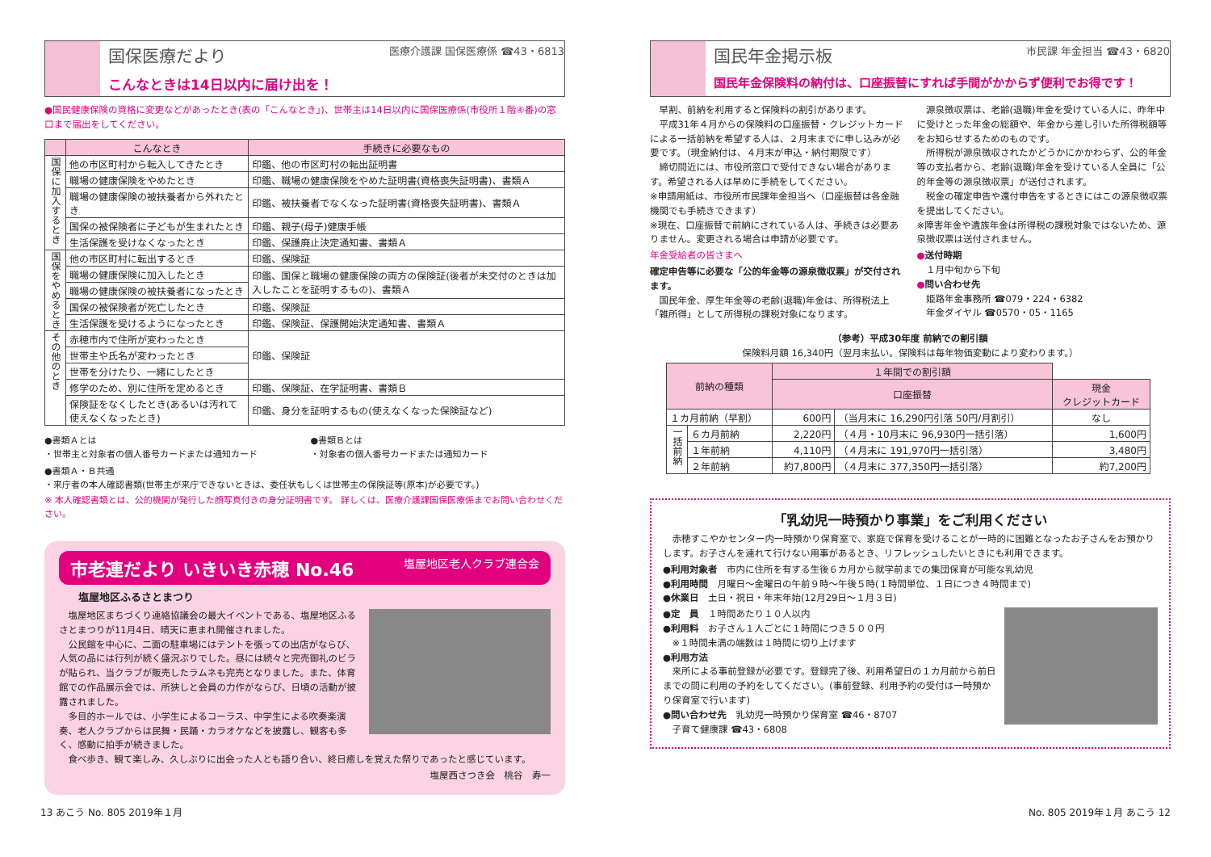国保医療だより 医療介護課 国保医療係 ☎43・6813
こんなときは14日以内に届け出を！
●国民健康保険の資格に変更などがあったとき(表の「こんなとき」)、世帯主は14日以内に国保医療係(市役所１階④番)の窓口まで届出をしてください。
| | こんなとき | 手続きに必要なもの |
| --- | --- | --- |
| 国保に加入するとき | 他の市区町村から転入してきたとき | 印鑑、他の市区町村の転出証明書 |
| | 職場の健康保険をやめたとき | 印鑑、職場の健康保険をやめた証明書(資格喪失証明書)、書類Ａ |
| | 職場の健康保険の被扶養者から外れたとき | 印鑑、被扶養者でなくなった証明書(資格喪失証明書)、書類Ａ |
| | 国保の被保険者に子どもが生まれたとき | 印鑑、親子(母子)健康手帳 |
| | 生活保護を受けなくなったとき | 印鑑、保護廃止決定通知書、書類Ａ |
| 国保をやめるとき | 他の市区町村に転出するとき | 印鑑、保険証 |
| | 職場の健康保険に加入したとき | 印鑑、国保と職場の健康保険の両方の保険証(後者が未交付のときは加入したことを証明するもの)、書類Ａ |
| | 職場の健康保険の被扶養者になったとき | |
| | 国保の被保険者が死亡したとき | 印鑑、保険証 |
| | 生活保護を受けるようになったとき | 印鑑、保険証、保護開始決定通知書、書類Ａ |
| その他のとき | 赤穂市内で住所が変わったとき | 印鑑、保険証 |
| | 世帯主や氏名が変わったとき | |
| | 世帯を分けたり、一緒にしたとき | |
| | 修学のため、別に住所を定めるとき | 印鑑、保険証、在学証明書、書類Ｂ |
| | 保険証をなくしたとき(あるいは汚れて使えなくなったとき) | 印鑑、身分を証明するもの(使えなくなった保険証など) |
●書類Ａとは
・世帯主と対象者の個人番号カードまたは通知カード
●書類Ｂとは
・対象者の個人番号カードまたは通知カード
●書類Ａ・Ｂ共通
・来庁者の本人確認書類(世帯主が来庁できないときは、委任状もしくは世帯主の保険証等(原本)が必要です。)
※ 本人確認書類とは、公的機関が発行した顔写真付きの身分証明書です。 詳しくは、医療介護課国保医療係までお問い合わせください。
市老連だより いきいき赤穂 No.46 塩屋地区老人クラブ連合会
塩屋地区ふるさとまつり
　塩屋地区まちづくり連絡協議会の最大イベントである、塩屋地区ふるさとまつりが11月4日、晴天に恵まれ開催されました。
　公民館を中心に、二面の駐車場にはテントを張っての出店がならび、人気の品には行列が続く盛況ぶりでした。昼には続々と完売御礼のビラが貼られ、当クラブが販売したラムネも完売となりました。また、体育館での作品展示会では、所狭しと会員の力作がならび、日頃の活動が披露されました。
　多目的ホールでは、小学生によるコーラス、中学生による吹奏楽演奏、老人クラブからは民舞・民踊・カラオケなどを披露し、観客も多く、感動に拍手が続きました。
　食べ歩き、観て楽しみ、久しぶりに出会った人とも語り合い、終日癒しを覚えた祭りであったと感じています。
塩屋西さつき会　桃谷　寿一
国民年金掲示板 市民課 年金担当 ☎43・6820
国民年金保険料の納付は、口座振替にすれば手間がかからず便利でお得です！
　早割、前納を利用すると保険料の割引があります。
　平成31年４月からの保険料の口座振替・クレジットカードによる一括前納を希望する人は、２月末までに申し込みが必要です。（現金納付は、４月末が申込・納付期限です）
　締切間近には、市役所窓口で受付できない場合があります。希望される人は早めに手続をしてください。
※申請用紙は、市役所市民課年金担当へ（口座振替は各金融機関でも手続きできます）
※現在、口座振替で前納にされている人は、手続きは必要ありません。変更される場合は申請が必要です。
年金受給者の皆さまへ
確定申告等に必要な「公的年金等の源泉徴収票」が交付されます。
　国民年金、厚生年金等の老齢(退職)年金は、所得税法上「雑所得」として所得税の課税対象になります。
　源泉徴収票は、老齢(退職)年金を受けている人に、昨年中に受けとった年金の総額や、年金から差し引いた所得税額等をお知らせするためのものです。
　所得税が源泉徴収されたかどうかにかかわらず、公的年金等の支払者から、老齢(退職)年金を受けている人全員に「公的年金等の源泉徴収票」が送付されます。
　税金の確定申告や還付申告をするときにはこの源泉徴収票を提出してください。
※障害年金や遺族年金は所得税の課税対象ではないため、源泉徴収票は送付されません。
●送付時期
　１月中旬から下旬
●問い合わせ先
　姫路年金事務所 ☎079・224・6382
　年金ダイヤル ☎0570・05・1165
（参考）平成30年度 前納での割引額
保険料月額 16,340円（翌月末払い。保険料は毎年物価変動により変わります。）
| 前納の種類 | | １年間での割引額 | | | |
| --- | --- | --- | --- | --- | --- |
| | | 口座振替 | | | 現金 クレジットカード |
| １カ月前納（早割） | | 600円 | （当月末に 16,290円引落 50円/月割引） | なし | |
| 一括前納 | ６カ月前納 | 2,220円 | （４月・10月末に 96,930円一括引落） | 1,600円 | |
| | １年前納 | 4,110円 | （４月末に 191,970円一括引落） | 3,480円 | |
| | ２年前納 | 約7,800円 | （４月末に 377,350円一括引落） | 約7,200円 | |
「乳幼児一時預かり事業」をご利用ください
　赤穂すこやかセンター内一時預かり保育室で、家庭で保育を受けることが一時的に困難となったお子さんをお預かりします。お子さんを連れて行けない用事があるとき、リフレッシュしたいときにも利用できます。
●利用対象者　市内に住所を有する生後６カ月から就学前までの集団保育が可能な乳幼児
●利用時間　月曜日～金曜日の午前９時～午後５時(１時間単位、１日につき４時間まで)
●休業日　土日・祝日・年末年始(12月29日～１月３日)
●定　員　１時間あたり１０人以内
●利用料　お子さん１人ごとに１時間につき５００円
　※１時間未満の端数は１時間に切り上げます
●利用方法
　来所による事前登録が必要です。登録完了後、利用希望日の１カ月前から前日までの間に利用の予約をしてください。(事前登録、利用予約の受付は一時預かり保育室で行います)
●問い合わせ先　乳幼児一時預かり保育室 ☎46・8707
　子育て健康課 ☎43・6808
13 あこう No. 805 2019年１月 No. 805 2019年１月 あこう 12